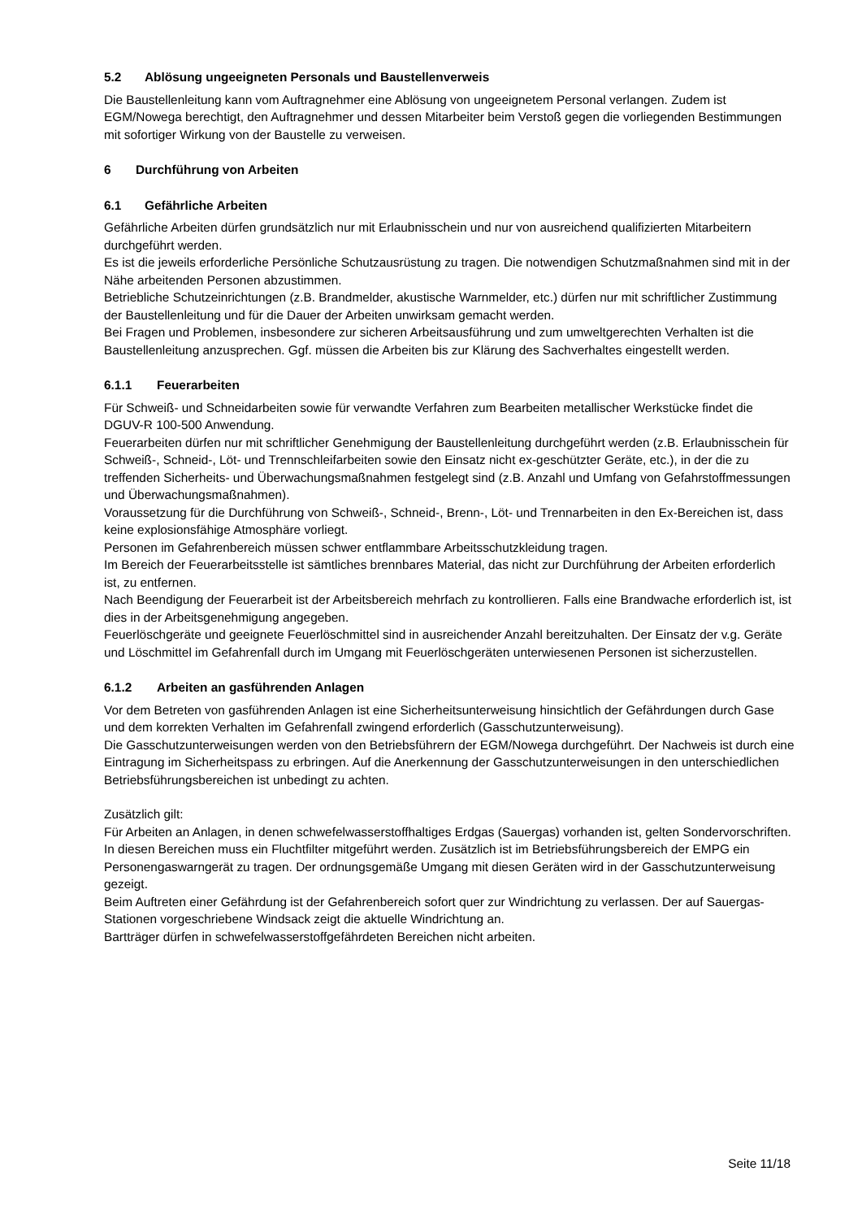5.2 Ablösung ungeeigneten Personals und Baustellenverweis
Die Baustellenleitung kann vom Auftragnehmer eine Ablösung von ungeeignetem Personal verlangen. Zudem ist EGM/Nowega berechtigt, den Auftragnehmer und dessen Mitarbeiter beim Verstoß gegen die vorliegenden Bestimmungen mit sofortiger Wirkung von der Baustelle zu verweisen.
6 Durchführung von Arbeiten
6.1 Gefährliche Arbeiten
Gefährliche Arbeiten dürfen grundsätzlich nur mit Erlaubnisschein und nur von ausreichend qualifizierten Mitarbeitern durchgeführt werden.
Es ist die jeweils erforderliche Persönliche Schutzausrüstung zu tragen. Die notwendigen Schutzmaßnahmen sind mit in der Nähe arbeitenden Personen abzustimmen.
Betriebliche Schutzeinrichtungen (z.B. Brandmelder, akustische Warnmelder, etc.) dürfen nur mit schriftlicher Zustimmung der Baustellenleitung und für die Dauer der Arbeiten unwirksam gemacht werden.
Bei Fragen und Problemen, insbesondere zur sicheren Arbeitsausführung und zum umweltgerechten Verhalten ist die Baustellenleitung anzusprechen. Ggf. müssen die Arbeiten bis zur Klärung des Sachverhaltes eingestellt werden.
6.1.1 Feuerarbeiten
Für Schweiß- und Schneidarbeiten sowie für verwandte Verfahren zum Bearbeiten metallischer Werkstücke findet die DGUV-R 100-500 Anwendung.
Feuerarbeiten dürfen nur mit schriftlicher Genehmigung der Baustellenleitung durchgeführt werden (z.B. Erlaubnisschein für Schweiß-, Schneid-, Löt- und Trennschleifarbeiten sowie den Einsatz nicht ex-geschützter Geräte, etc.), in der die zu treffenden Sicherheits- und Überwachungsmaßnahmen festgelegt sind (z.B. Anzahl und Umfang von Gefahrstoffmessungen und Überwachungsmaßnahmen).
Voraussetzung für die Durchführung von Schweiß-, Schneid-, Brenn-, Löt- und Trennarbeiten in den Ex-Bereichen ist, dass keine explosionsfähige Atmosphäre vorliegt.
Personen im Gefahrenbereich müssen schwer entflammbare Arbeitsschutzkleidung tragen.
Im Bereich der Feuerarbeitsstelle ist sämtliches brennbares Material, das nicht zur Durchführung der Arbeiten erforderlich ist, zu entfernen.
Nach Beendigung der Feuerarbeit ist der Arbeitsbereich mehrfach zu kontrollieren. Falls eine Brandwache erforderlich ist, ist dies in der Arbeitsgenehmigung angegeben.
Feuerlöschgeräte und geeignete Feuerlöschmittel sind in ausreichender Anzahl bereitzuhalten. Der Einsatz der v.g. Geräte und Löschmittel im Gefahrenfall durch im Umgang mit Feuerlöschgeräten unterwiesenen Personen ist sicherzustellen.
6.1.2 Arbeiten an gasführenden Anlagen
Vor dem Betreten von gasführenden Anlagen ist eine Sicherheitsunterweisung hinsichtlich der Gefährdungen durch Gase und dem korrekten Verhalten im Gefahrenfall zwingend erforderlich (Gasschutzunterweisung).
Die Gasschutzunterweisungen werden von den Betriebsführern der EGM/Nowega durchgeführt. Der Nachweis ist durch eine Eintragung im Sicherheitspass zu erbringen. Auf die Anerkennung der Gasschutzunterweisungen in den unterschiedlichen Betriebsführungsbereichen ist unbedingt zu achten.
Zusätzlich gilt:
Für Arbeiten an Anlagen, in denen schwefelwasserstoffhaltiges Erdgas (Sauergas) vorhanden ist, gelten Sondervorschriften. In diesen Bereichen muss ein Fluchtfilter mitgeführt werden. Zusätzlich ist im Betriebsführungsbereich der EMPG ein Personengaswarngerät zu tragen. Der ordnungsgemäße Umgang mit diesen Geräten wird in der Gasschutzunterweisung gezeigt.
Beim Auftreten einer Gefährdung ist der Gefahrenbereich sofort quer zur Windrichtung zu verlassen. Der auf Sauergas-Stationen vorgeschriebene Windsack zeigt die aktuelle Windrichtung an.
Bartträger dürfen in schwefelwasserstoffgefährdeten Bereichen nicht arbeiten.
Seite 11/18